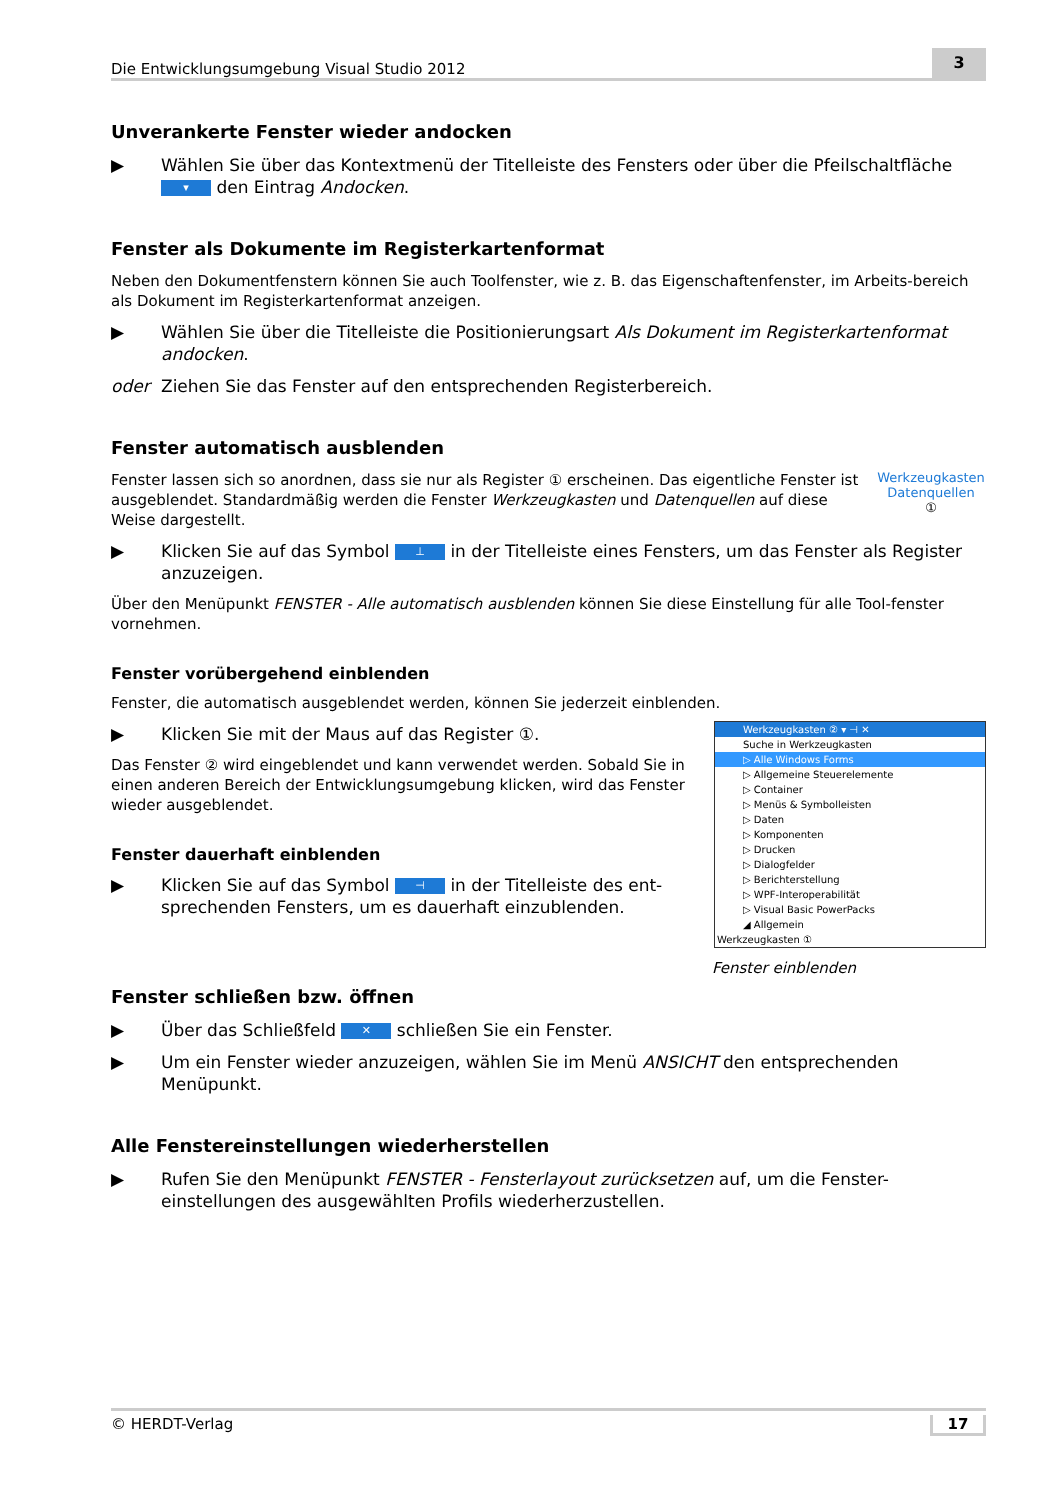Die Entwicklungsumgebung Visual Studio 2012 3
Unverankerte Fenster wieder andocken
▶ Wählen Sie über das Kontextmenü der Titelleiste des Fensters oder über die Pfeilschaltfläche ▾ den Eintrag Andocken.
Fenster als Dokumente im Registerkartenformat
Neben den Dokumentfenstern können Sie auch Toolfenster, wie z. B. das Eigenschaftenfenster, im Arbeits-bereich als Dokument im Registerkartenformat anzeigen.
▶ Wählen Sie über die Titelleiste die Positionierungsart Als Dokument im Registerkartenformat andocken.
oder Ziehen Sie das Fenster auf den entsprechenden Registerbereich.
Fenster automatisch ausblenden
Werkzeugkasten Datenquellen
①
Fenster lassen sich so anordnen, dass sie nur als Register ① erscheinen. Das eigentliche Fenster ist ausgeblendet. Standardmäßig werden die Fenster Werkzeugkasten und Datenquellen auf diese Weise dargestellt.
▶ Klicken Sie auf das Symbol ⊥ in der Titelleiste eines Fensters, um das Fenster als Register anzuzeigen.
Über den Menüpunkt FENSTER - Alle automatisch ausblenden können Sie diese Einstellung für alle Tool-fenster vornehmen.
Fenster vorübergehend einblenden
Fenster, die automatisch ausgeblendet werden, können Sie jederzeit einblenden.
Werkzeugkasten ② ▾ ⊣ ✕
Suche in Werkzeugkasten
▷ Alle Windows Forms
▷ Allgemeine Steuerelemente
▷ Container
▷ Menüs & Symbolleisten
▷ Daten
▷ Komponenten
▷ Drucken
▷ Dialogfelder
▷ Berichterstellung
▷ WPF-Interoperabilität
▷ Visual Basic PowerPacks
◢ Allgemein
Werkzeugkasten ①
▶ Klicken Sie mit der Maus auf das Register ①.
Das Fenster ② wird eingeblendet und kann verwendet werden. Sobald Sie in einen anderen Bereich der Entwicklungsumgebung klicken, wird das Fenster wieder ausgeblendet.
Fenster dauerhaft einblenden
▶ Klicken Sie auf das Symbol ⊣ in der Titelleiste des ent-sprechenden Fensters, um es dauerhaft einzublenden.
Fenster einblenden
Fenster schließen bzw. öffnen
▶ Über das Schließfeld ✕ schließen Sie ein Fenster.
▶ Um ein Fenster wieder anzuzeigen, wählen Sie im Menü ANSICHT den entsprechenden Menüpunkt.
Alle Fenstereinstellungen wiederherstellen
▶ Rufen Sie den Menüpunkt FENSTER - Fensterlayout zurücksetzen auf, um die Fenster-einstellungen des ausgewählten Profils wiederherzustellen.
© HERDT-Verlag 17